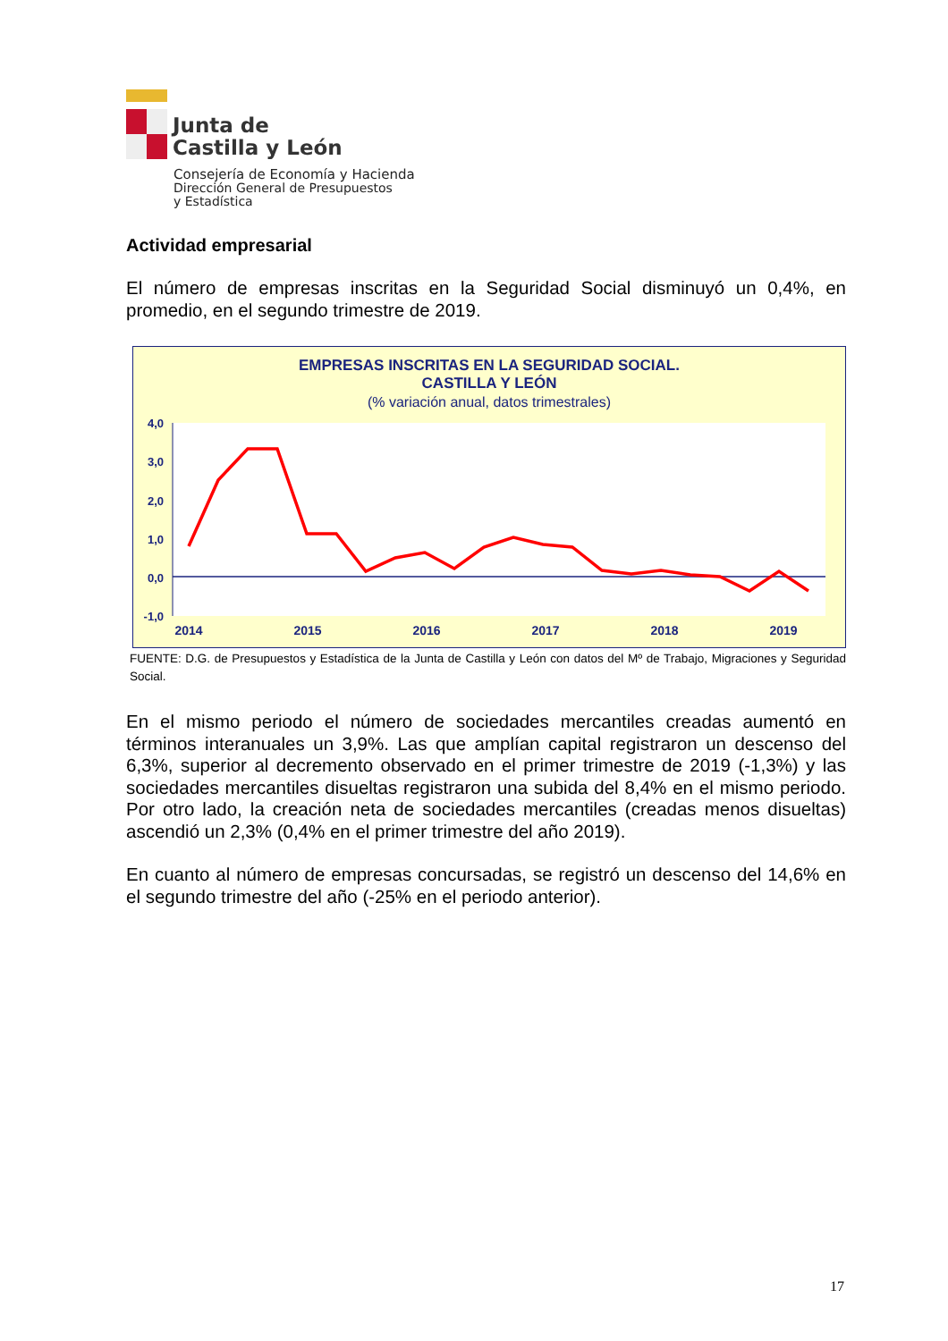Junta de
Castilla y León
Consejería de Economía y Hacienda
Dirección General de Presupuestos
y Estadística
Actividad empresarial
El número de empresas inscritas en la Seguridad Social disminuyó un 0,4%, en promedio, en el segundo trimestre de 2019.
EMPRESAS INSCRITAS EN LA SEGURIDAD SOCIAL.
CASTILLA Y LEÓN
(% variación anual, datos trimestrales)
4,0
3,0
2,0
1,0
0,0
-1,0
2014
2015
2016
2017
2018
2019
FUENTE: D.G. de Presupuestos y Estadística de la Junta de Castilla y León con datos del Mº de Trabajo, Migraciones y Seguridad Social.
En el mismo periodo el número de sociedades mercantiles creadas aumentó en términos interanuales un 3,9%. Las que amplían capital registraron un descenso del 6,3%, superior al decremento observado en el primer trimestre de 2019 (-1,3%) y las sociedades mercantiles disueltas registraron una subida del 8,4% en el mismo periodo. Por otro lado, la creación neta de sociedades mercantiles (creadas menos disueltas) ascendió un 2,3% (0,4% en el primer trimestre del año 2019).
En cuanto al número de empresas concursadas, se registró un descenso del 14,6% en el segundo trimestre del año (-25% en el periodo anterior).
17